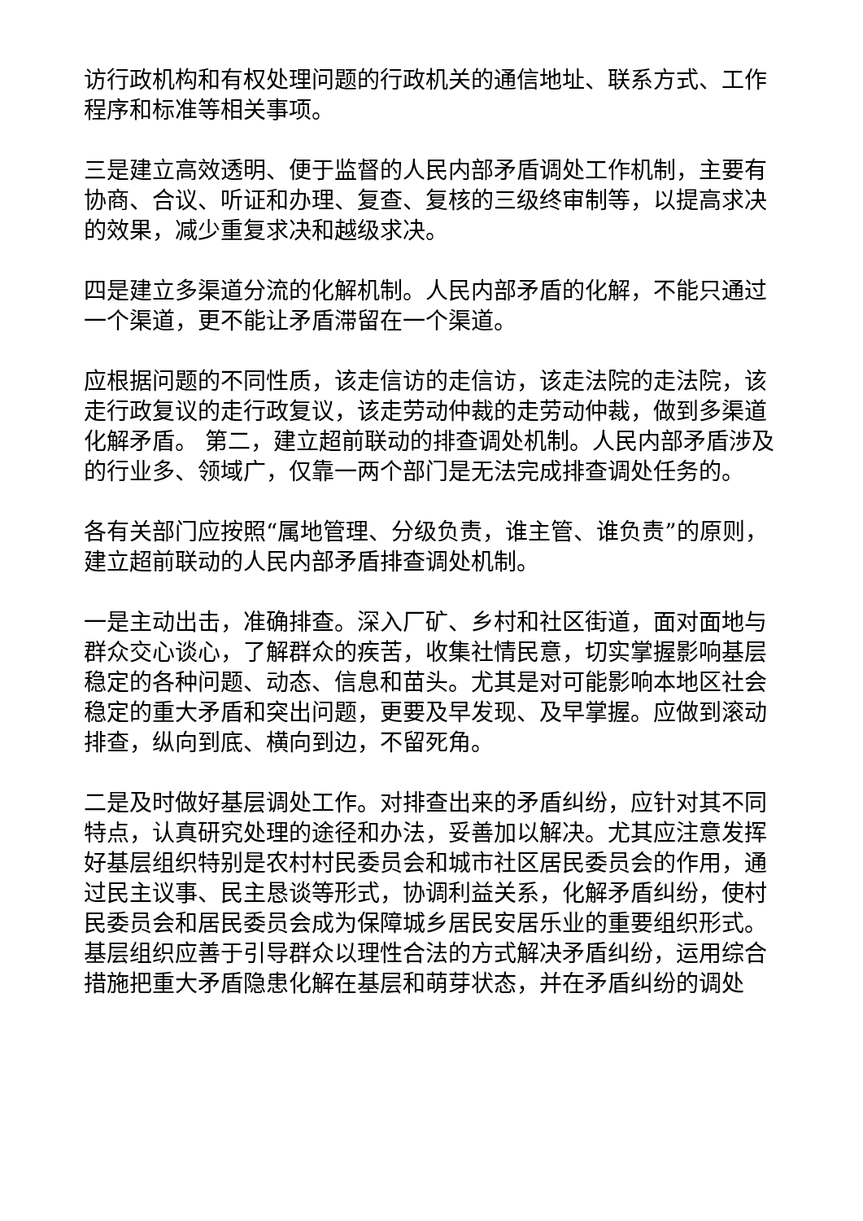访行政机构和有权处理问题的行政机关的通信地址、联系方式、工作程序和标准等相关事项。
三是建立高效透明、便于监督的人民内部矛盾调处工作机制，主要有协商、合议、听证和办理、复查、复核的三级终审制等，以提高求决的效果，减少重复求决和越级求决。
四是建立多渠道分流的化解机制。人民内部矛盾的化解，不能只通过一个渠道，更不能让矛盾滞留在一个渠道。
应根据问题的不同性质，该走信访的走信访，该走法院的走法院，该走行政复议的走行政复议，该走劳动仲裁的走劳动仲裁，做到多渠道化解矛盾。 第二，建立超前联动的排查调处机制。人民内部矛盾涉及的行业多、领域广，仅靠一两个部门是无法完成排查调处任务的。
各有关部门应按照“属地管理、分级负责，谁主管、谁负责”的原则，建立超前联动的人民内部矛盾排查调处机制。
一是主动出击，准确排查。深入厂矿、乡村和社区街道，面对面地与群众交心谈心，了解群众的疾苦，收集社情民意，切实掌握影响基层稳定的各种问题、动态、信息和苗头。尤其是对可能影响本地区社会稳定的重大矛盾和突出问题，更要及早发现、及早掌握。应做到滚动排查，纵向到底、横向到边，不留死角。
二是及时做好基层调处工作。对排查出来的矛盾纠纷，应针对其不同特点，认真研究处理的途径和办法，妥善加以解决。尤其应注意发挥好基层组织特别是农村村民委员会和城市社区居民委员会的作用，通过民主议事、民主恳谈等形式，协调利益关系，化解矛盾纠纷，使村民委员会和居民委员会成为保障城乡居民安居乐业的重要组织形式。基层组织应善于引导群众以理性合法的方式解决矛盾纠纷，运用综合措施把重大矛盾隐患化解在基层和萌芽状态，并在矛盾纠纷的调处